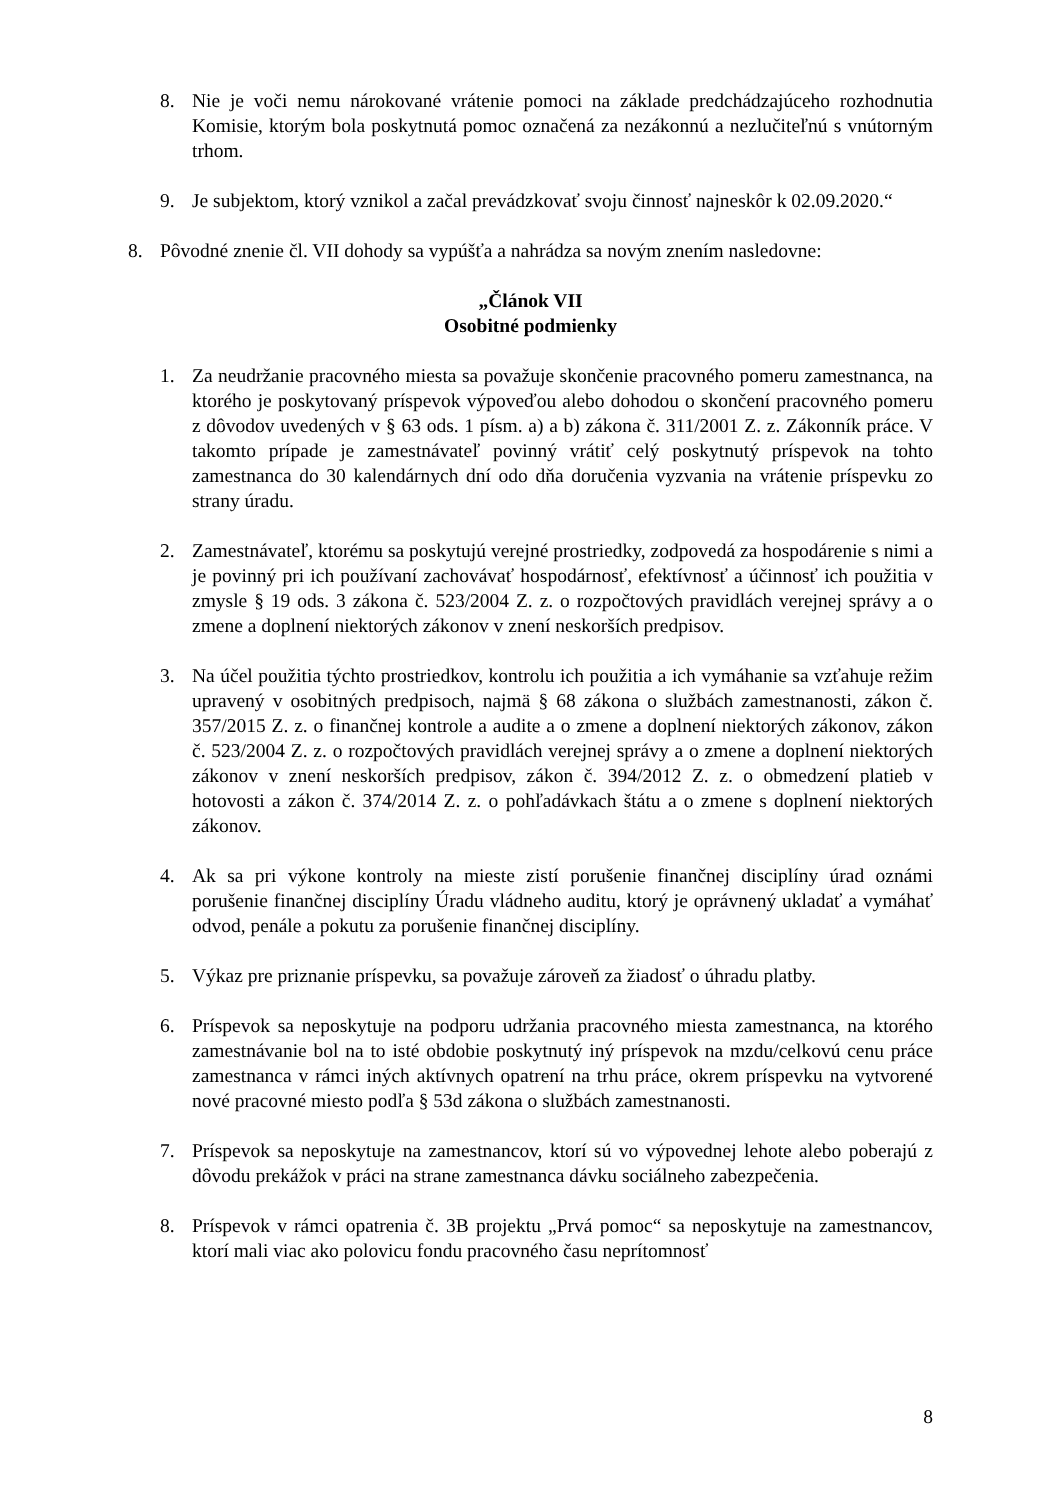8. Nie je voči nemu nárokované vrátenie pomoci na základe predchádzajúceho rozhodnutia Komisie, ktorým bola poskytnutá pomoc označená za nezákonnú a nezlučiteľnú s vnútorným trhom.
9. Je subjektom, ktorý vznikol a začal prevádzkovať svoju činnosť najneskôr k 02.09.2020.“
8. Pôvodné znenie čl. VII dohody sa vypúšťa a nahrádza sa novým znením nasledovne:
„Článok VII
Osobitné podmienky
1. Za neudržanie pracovného miesta sa považuje skončenie pracovného pomeru zamestnanca, na ktorého je poskytovaný príspevok výpoveďou alebo dohodou o skončení pracovného pomeru z dôvodov uvedených v § 63 ods. 1 písm. a) a b) zákona č. 311/2001 Z. z. Zákonník práce. V takomto prípade je zamestnávateľ povinný vrátiť celý poskytnutý príspevok na tohto zamestnanca do 30 kalendárnych dní odo dňa doručenia vyzvania na vrátenie príspevku zo strany úradu.
2. Zamestnávateľ, ktorému sa poskytujú verejné prostriedky, zodpovedá za hospodárenie s nimi a je povinný pri ich používaní zachovávať hospodárnosť, efektívnosť a účinnosť ich použitia v zmysle § 19 ods. 3 zákona č. 523/2004 Z. z. o rozpočtových pravidlách verejnej správy a o zmene a doplnení niektorých zákonov v znení neskorších predpisov.
3. Na účel použitia týchto prostriedkov, kontrolu ich použitia a ich vymáhanie sa vzťahuje režim upravený v osobitných predpisoch, najmä § 68 zákona o službách zamestnanosti, zákon č. 357/2015 Z. z. o finančnej kontrole a audite a o zmene a doplnení niektorých zákonov, zákon č. 523/2004 Z. z. o rozpočtových pravidlách verejnej správy a o zmene a doplnení niektorých zákonov v znení neskorších predpisov, zákon č. 394/2012 Z. z. o obmedzení platieb v hotovosti a zákon č. 374/2014 Z. z. o pohľadávkach štátu a o zmene s doplnení niektorých zákonov.
4. Ak sa pri výkone kontroly na mieste zistí porušenie finančnej disciplíny úrad oznámi porušenie finančnej disciplíny Úradu vládneho auditu, ktorý je oprávnený ukladať a vymáhať odvod, penále a pokutu za porušenie finančnej disciplíny.
5. Výkaz pre priznanie príspevku, sa považuje zároveň za žiadosť o úhradu platby.
6. Príspevok sa neposkytuje na podporu udržania pracovného miesta zamestnanca, na ktorého zamestnávanie bol na to isté obdobie poskytnutý iný príspevok na mzdu/celkovú cenu práce zamestnanca v rámci iných aktívnych opatrení na trhu práce, okrem príspevku na vytvorené nové pracovné miesto podľa § 53d zákona o službách zamestnanosti.
7. Príspevok sa neposkytuje na zamestnancov, ktorí sú vo výpovednej lehote alebo poberajú z dôvodu prekážok v práci na strane zamestnanca dávku sociálneho zabezpečenia.
8. Príspevok v rámci opatrenia č. 3B projektu „Prvá pomoc“ sa neposkytuje na zamestnancov, ktorí mali viac ako polovicu fondu pracovného času neprítomnosť
8